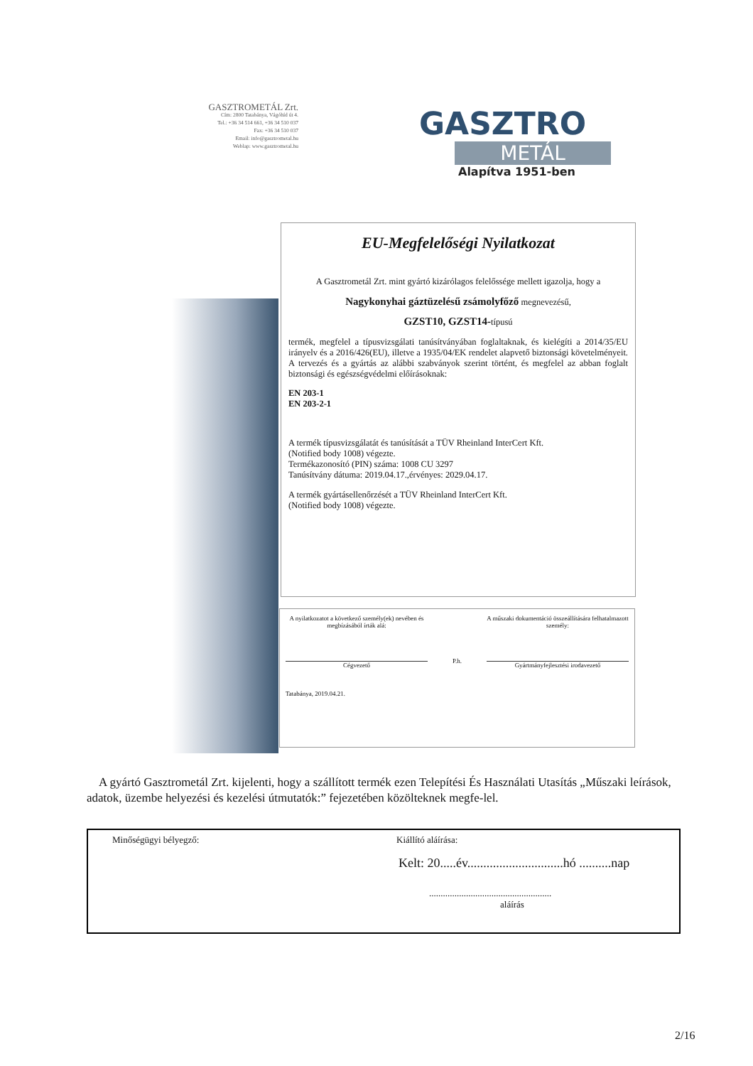GASZTROMETÁL Zrt.
Cím: 2800 Tatabánya, Vágóhíd út 4.
Tel.: +36 34 514 661, +36 34 510 037
Fax: +36 34 510 037
Email: info@gasztrometal.hu
Weblap: www.gasztrometal.hu
GASZTRO
METÁL
Alapítva 1951-ben
EU-Megfelelőségi Nyilatkozat
A Gasztrometál Zrt. mint gyártó kizárólagos felelőssége mellett igazolja, hogy a
Nagykonyhai gáztüzelésű zsámolyfőző megnevezésű,
GZST10, GZST14-típusú
termék, megfelel a típusvizsgálati tanúsítványában foglaltaknak, és kielégíti a 2014/35/EU irányelv és a 2016/426(EU), illetve a 1935/04/EK rendelet alapvető biztonsági követelményeit. A tervezés és a gyártás az alábbi szabványok szerint történt, és megfelel az abban foglalt biztonsági és egészségvédelmi előírásoknak:
EN 203-1
EN 203-2-1
A termék típusvizsgálatát és tanúsítását a TÜV Rheinland InterCert Kft.
(Notified body 1008) végezte.
Termékazonosító (PIN) száma: 1008 CU 3297
Tanúsítvány dátuma: 2019.04.17.,érvényes: 2029.04.17.
A termék gyártásellenőrzését a TÜV Rheinland InterCert Kft.
(Notified body 1008) végezte.
A nyilatkozatot a következő személy(ek) nevében és megbízásából írták alá:
Cégvezető
P.h.
A műszaki dokumentáció összeállítására felhatalmazott személy:
Gyártmányfejlesztési irodavezető
Tatabánya, 2019.04.21.
A gyártó Gasztrometál Zrt. kijelenti, hogy a szállított termék ezen Telepítési És Használati Utasítás „Műszaki leírások, adatok, üzembe helyezési és kezelési útmutatók:” fejezetében közölteknek megfe-lel.
Minőségügyi bélyegző: Kiállító aláírása:
Kelt: 20.....év..............................hó ..........nap
.....................................................
aláírás
2/16